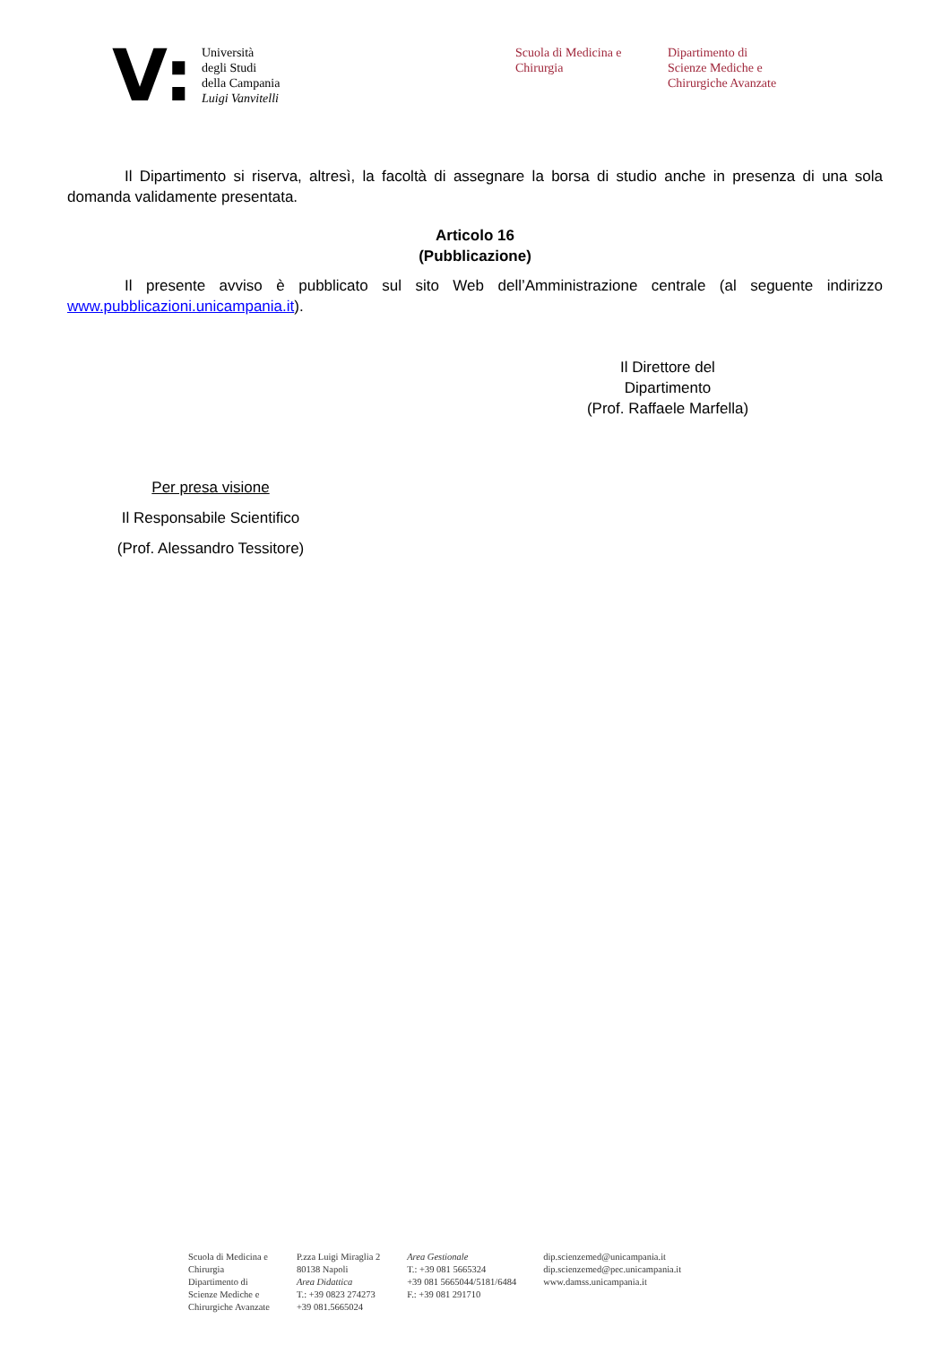V:
Università
degli Studi
della Campania
Luigi Vanvitelli
Scuola di Medicina e
Chirurgia
Dipartimento di
Scienze Mediche e
Chirurgiche Avanzate
Il Dipartimento si riserva, altresì, la facoltà di assegnare la borsa di studio anche in presenza di una sola domanda validamente presentata.
Articolo 16
(Pubblicazione)
Il presente avviso è pubblicato sul sito Web dell’Amministrazione centrale (al seguente indirizzo www.pubblicazioni.unicampania.it).
Il Direttore del Dipartimento
(Prof. Raffaele Marfella)
Per presa visione
Il Responsabile Scientifico
(Prof. Alessandro Tessitore)
Scuola di Medicina e
Chirurgia
Dipartimento di
Scienze Mediche e
Chirurgiche Avanzate
P.zza Luigi Miraglia 2
80138 Napoli
Area Didattica
T.: +39 0823 274273
+39 081.5665024
Area Gestionale
T.: +39 081 5665324
+39 081 5665044/5181/6484
F.: +39 081 291710
dip.scienzemed@unicampania.it
dip.scienzemed@pec.unicampania.it
www.damss.unicampania.it